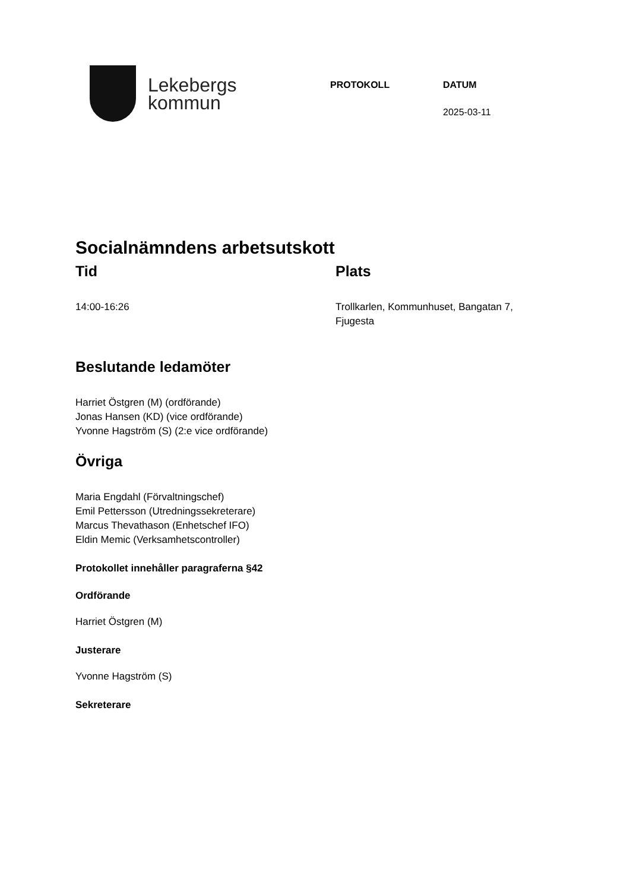Lekebergs
kommun
PROTOKOLL DATUM
2025-03-11
Socialnämndens arbetsutskott
Tid
14:00-16:26
Plats
Trollkarlen, Kommunhuset, Bangatan 7,
Fjugesta
Beslutande ledamöter
Harriet Östgren (M) (ordförande)
Jonas Hansen (KD) (vice ordförande)
Yvonne Hagström (S) (2:e vice ordförande)
Övriga
Maria Engdahl (Förvaltningschef)
Emil Pettersson (Utredningssekreterare)
Marcus Thevathason (Enhetschef IFO)
Eldin Memic (Verksamhetscontroller)
Protokollet innehåller paragraferna §42
Ordförande
Harriet Östgren (M)
Justerare
Yvonne Hagström (S)
Sekreterare